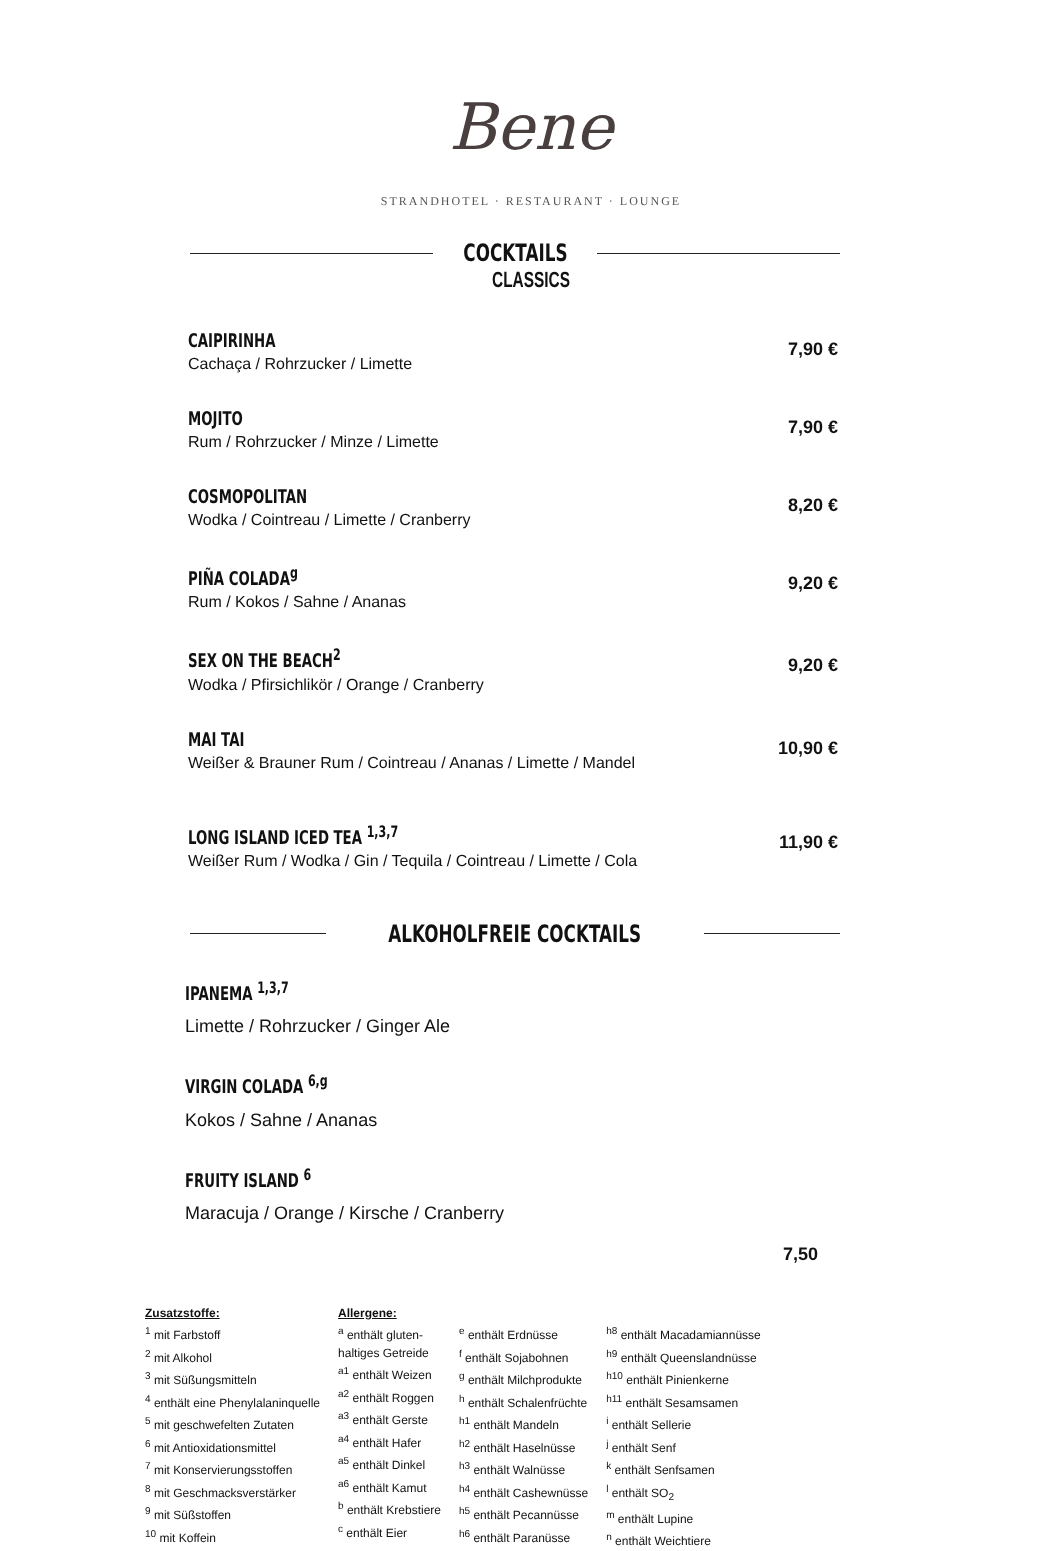Bene
STRANDHOTEL · RESTAURANT · LOUNGE
COCKTAILS
CLASSICS
CAIPIRINHA
Cachaça / Rohrzucker / Limette
7,90 €
MOJITO
Rum / Rohrzucker / Minze / Limette
7,90 €
COSMOPOLITAN
Wodka / Cointreau / Limette / Cranberry
8,20 €
PIÑA COLADA<sup>g</sup>
Rum / Kokos / Sahne / Ananas
9,20 €
SEX ON THE BEACH<sup>2</sup>
Wodka / Pfirsichlikör / Orange / Cranberry
9,20 €
MAI TAI
Weißer & Brauner Rum / Cointreau / Ananas / Limette / Mandel
10,90 €
LONG ISLAND ICED TEA <sup>1,3,7</sup>
Weißer Rum / Wodka / Gin / Tequila / Cointreau / Limette / Cola
11,90 €
ALKOHOLFREIE COCKTAILS
IPANEMA <sup>1,3,7</sup>
Limette / Rohrzucker / Ginger Ale
VIRGIN COLADA <sup>6,g</sup>
Kokos / Sahne / Ananas
FRUITY ISLAND <sup>6</sup>
Maracuja / Orange / Kirsche / Cranberry
7,50
Zusatzstoffe:
<sup>1</sup> mit Farbstoff
<sup>2</sup> mit Alkohol
<sup>3</sup> mit Süßungsmitteln
<sup>4</sup> enthält eine Phenylalaninquelle
<sup>5</sup> mit geschwefelten Zutaten
<sup>6</sup> mit Antioxidationsmittel
<sup>7</sup> mit Konservierungsstoffen
<sup>8</sup> mit Geschmacksverstärker
<sup>9</sup> mit Süßstoffen
<sup>10</sup> mit Koffein
Allergene:
<sup>a</sup> enthält gluten-
haltiges Getreide
<sup>a1</sup> enthält Weizen
<sup>a2</sup> enthält Roggen
<sup>a3</sup> enthält Gerste
<sup>a4</sup> enthält Hafer
<sup>a5</sup> enthält Dinkel
<sup>a6</sup> enthält Kamut
<sup>b</sup> enthält Krebstiere
<sup>c</sup> enthält Eier
<sup>e</sup> enthält Erdnüsse
<sup>f</sup> enthält Sojabohnen
<sup>g</sup> enthält Milchprodukte
<sup>h</sup> enthält Schalenfrüchte
<sup>h1</sup> enthält Mandeln
<sup>h2</sup> enthält Haselnüsse
<sup>h3</sup> enthält Walnüsse
<sup>h4</sup> enthält Cashewnüsse
<sup>h5</sup> enthält Pecannüsse
<sup>h6</sup> enthält Paranüsse
<sup>h8</sup> enthält Macadamiannüsse
<sup>h9</sup> enthält Queenslandnüsse
<sup>h10</sup> enthält Pinienkerne
<sup>h11</sup> enthält Sesamsamen
<sup>i</sup> enthält Sellerie
<sup>j</sup> enthält Senf
<sup>k</sup> enthält Senfsamen
<sup>l</sup> enthält SO<sub>2</sub>
<sup>m</sup> enthält Lupine
<sup>n</sup> enthält Weichtiere